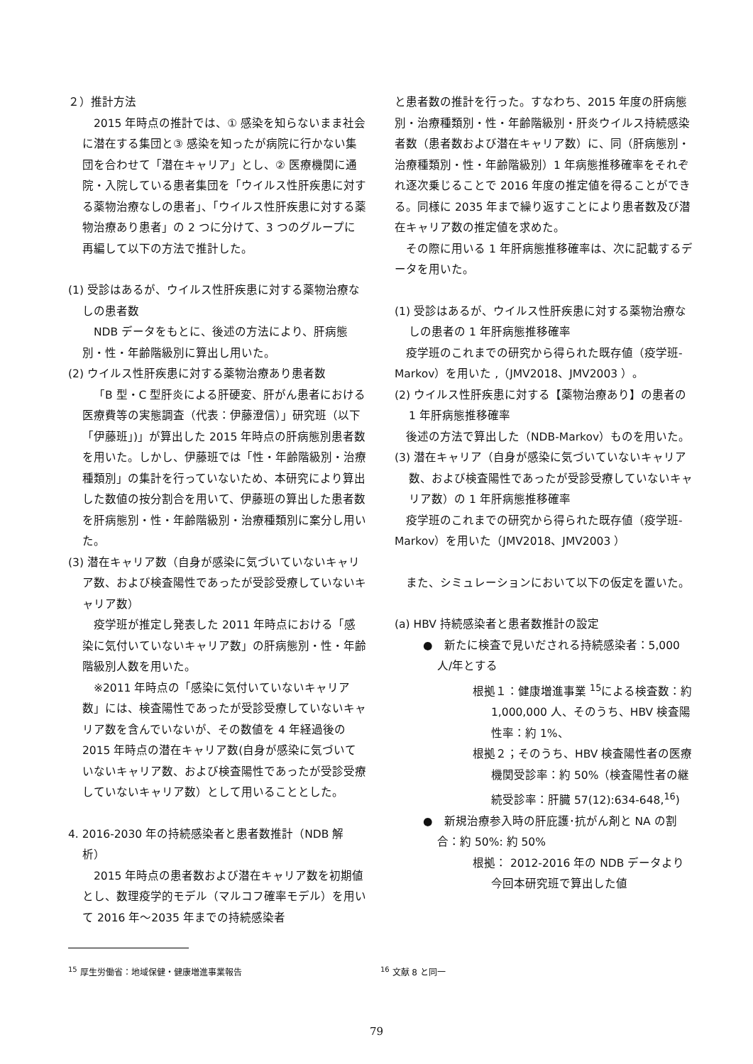２）推計方法
2015 年時点の推計では、① 感染を知らないまま社会に潜在する集団と③ 感染を知ったが病院に行かない集団を合わせて「潜在キャリア」とし、② 医療機関に通院・入院している患者集団を「ウイルス性肝疾患に対する薬物治療なしの患者」、「ウイルス性肝疾患に対する薬物治療あり患者」の 2 つに分けて、3 つのグループに再編して以下の方法で推計した。
(1) 受診はあるが、ウイルス性肝疾患に対する薬物治療なしの患者数
NDB データをもとに、後述の方法により、肝病態別・性・年齢階級別に算出し用いた。
(2) ウイルス性肝疾患に対する薬物治療あり患者数
「B 型・C 型肝炎による肝硬変、肝がん患者における医療費等の実態調査（代表：伊藤澄信）」研究班（以下「伊藤班」)」が算出した 2015 年時点の肝病態別患者数を用いた。しかし、伊藤班では「性・年齢階級別・治療種類別」の集計を行っていないため、本研究により算出した数値の按分割合を用いて、伊藤班の算出した患者数を肝病態別・性・年齢階級別・治療種類別に案分し用いた。
(3) 潜在キャリア数（自身が感染に気づいていないキャリア数、および検査陽性であったが受診受療していないキャリア数）
疫学班が推定し発表した 2011 年時点における「感染に気付いていないキャリア数」の肝病態別・性・年齢階級別人数を用いた。
※2011 年時点の「感染に気付いていないキャリア数」には、検査陽性であったが受診受療していないキャリア数を含んでいないが、その数値を 4 年経過後の 2015 年時点の潜在キャリア数(自身が感染に気づいていないキャリア数、および検査陽性であったが受診受療していないキャリア数）として用いることとした。
4. 2016-2030 年の持続感染者と患者数推計（NDB 解析）
2015 年時点の患者数および潜在キャリア数を初期値とし、数理疫学的モデル（マルコフ確率モデル）を用いて 2016 年～2035 年までの持続感染者
と患者数の推計を行った。すなわち、2015 年度の肝病態別・治療種類別・性・年齢階級別・肝炎ウイルス持続感染者数（患者数および潜在キャリア数）に、同（肝病態別・治療種類別・性・年齢階級別）1 年病態推移確率をそれぞれ逐次乗じることで 2016 年度の推定値を得ることができる。同様に 2035 年まで繰り返すことにより患者数及び潜在キャリア数の推定値を求めた。
その際に用いる 1 年肝病態推移確率は、次に記載するデータを用いた。
(1) 受診はあるが、ウイルス性肝疾患に対する薬物治療なしの患者の 1 年肝病態推移確率
疫学班のこれまでの研究から得られた既存値（疫学班-Markov）を用いた ,（JMV2018、JMV2003 ）。
(2) ウイルス性肝疾患に対する【薬物治療あり】の患者の 1 年肝病態推移確率
後述の方法で算出した（NDB-Markov）ものを用いた。
(3) 潜在キャリア（自身が感染に気づいていないキャリア数、および検査陽性であったが受診受療していないキャリア数）の 1 年肝病態推移確率
疫学班のこれまでの研究から得られた既存値（疫学班-Markov）を用いた（JMV2018、JMV2003 ）
また、シミュレーションにおいて以下の仮定を置いた。
(a) HBV 持続感染者と患者数推計の設定
●　新たに検査で見いだされる持続感染者：5,000 人/年とする
根拠１：健康増進事業 <sup>15</sup>による検査数：約 1,000,000 人、そのうち、HBV 検査陽性率：約 1%、
根拠２；そのうち、HBV 検査陽性者の医療機関受診率：約 50%（検査陽性者の継続受診率：肝臓 57(12):634-648,<sup>16</sup>)
●　新規治療参入時の肝庇護･抗がん剤と NA の割合：約 50%: 約 50%
根拠： 2012-2016 年の NDB データより今回本研究班で算出した値
<sup>15</sup> 厚生労働省：地域保健・健康増進事業報告 <sup>16</sup> 文献 8 と同一
79